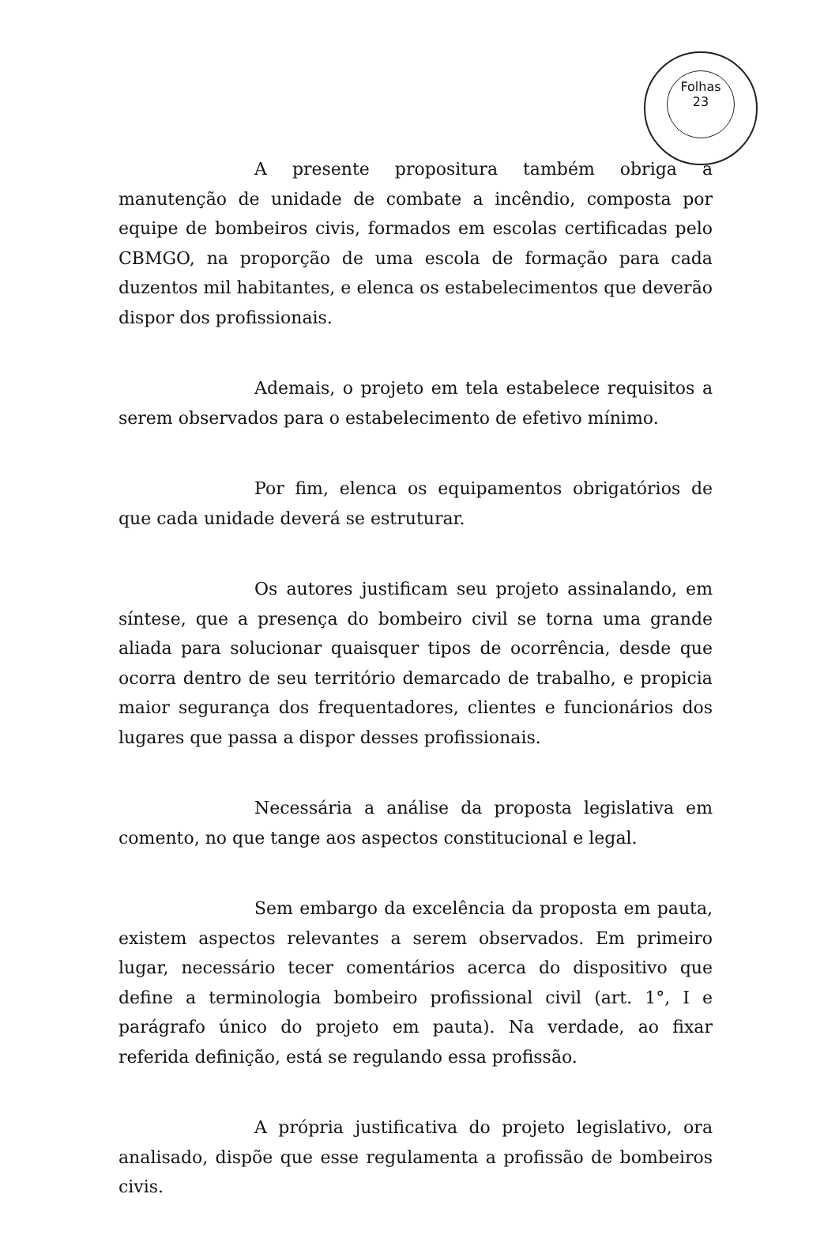Folhas
23
A presente propositura também obriga a manutenção de unidade de combate a incêndio, composta por equipe de bombeiros civis, formados em escolas certificadas pelo CBMGO, na proporção de uma escola de formação para cada duzentos mil habitantes, e elenca os estabelecimentos que deverão dispor dos profissionais.
Ademais, o projeto em tela estabelece requisitos a serem observados para o estabelecimento de efetivo mínimo.
Por fim, elenca os equipamentos obrigatórios de que cada unidade deverá se estruturar.
Os autores justificam seu projeto assinalando, em síntese, que a presença do bombeiro civil se torna uma grande aliada para solucionar quaisquer tipos de ocorrência, desde que ocorra dentro de seu território demarcado de trabalho, e propicia maior segurança dos frequentadores, clientes e funcionários dos lugares que passa a dispor desses profissionais.
Necessária a análise da proposta legislativa em comento, no que tange aos aspectos constitucional e legal.
Sem embargo da excelência da proposta em pauta, existem aspectos relevantes a serem observados. Em primeiro lugar, necessário tecer comentários acerca do dispositivo que define a terminologia bombeiro profissional civil (art. 1°, I e parágrafo único do projeto em pauta). Na verdade, ao fixar referida definição, está se regulando essa profissão.
A própria justificativa do projeto legislativo, ora analisado, dispõe que esse regulamenta a profissão de bombeiros civis.